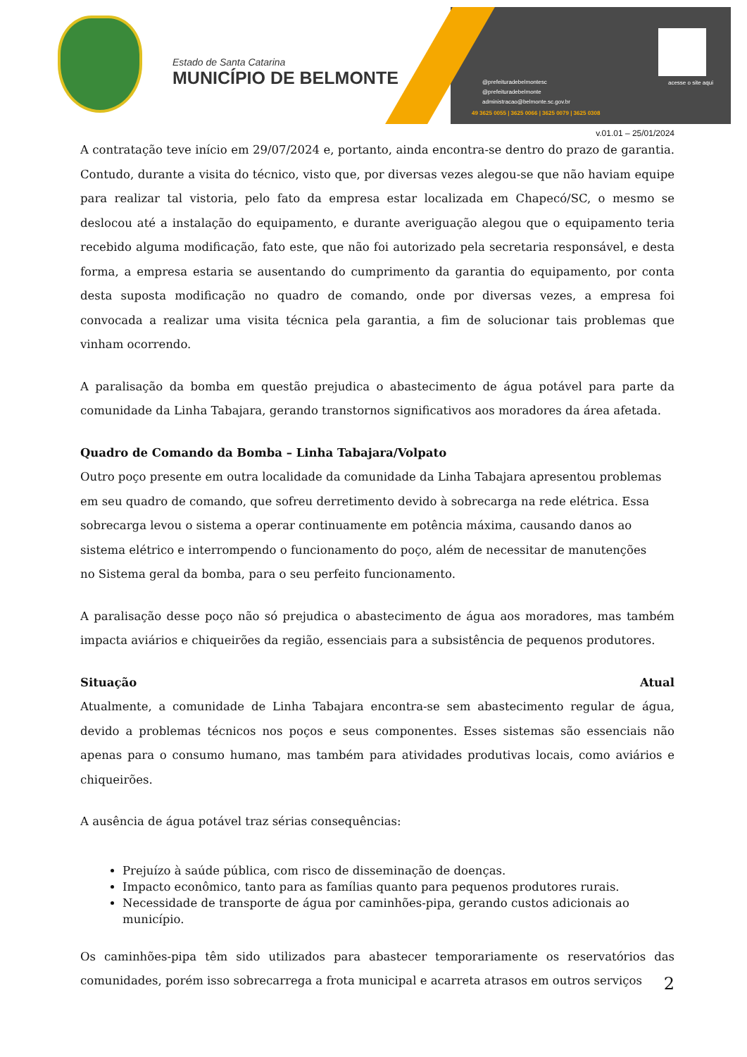Estado de Santa Catarina
MUNICÍPIO DE BELMONTE
@prefeituradebelmontesc
@prefeituradebelmonte
administracao@belmonte.sc.gov.br
49 3625 0055 | 3625 0066 | 3625 0079 | 3625 0308
acesse o site aqui
v.01.01 – 25/01/2024
A contratação teve início em 29/07/2024 e, portanto, ainda encontra-se dentro do prazo de garantia. Contudo, durante a visita do técnico, visto que, por diversas vezes alegou-se que não haviam equipe para realizar tal vistoria, pelo fato da empresa estar localizada em Chapecó/SC, o mesmo se deslocou até a instalação do equipamento, e durante averiguação alegou que o equipamento teria recebido alguma modificação, fato este, que não foi autorizado pela secretaria responsável, e desta forma, a empresa estaria se ausentando do cumprimento da garantia do equipamento, por conta desta suposta modificação no quadro de comando, onde por diversas vezes, a empresa foi convocada a realizar uma visita técnica pela garantia, a fim de solucionar tais problemas que vinham ocorrendo.
A paralisação da bomba em questão prejudica o abastecimento de água potável para parte da comunidade da Linha Tabajara, gerando transtornos significativos aos moradores da área afetada.
Quadro de Comando da Bomba – Linha Tabajara/Volpato
Outro poço presente em outra localidade da comunidade da Linha Tabajara apresentou problemas em seu quadro de comando, que sofreu derretimento devido à sobrecarga na rede elétrica. Essa sobrecarga levou o sistema a operar continuamente em potência máxima, causando danos ao sistema elétrico e interrompendo o funcionamento do poço, além de necessitar de manutenções
no Sistema geral da bomba, para o seu perfeito funcionamento.
A paralisação desse poço não só prejudica o abastecimento de água aos moradores, mas também impacta aviários e chiqueirões da região, essenciais para a subsistência de pequenos produtores.
Situação Atual
Atualmente, a comunidade de Linha Tabajara encontra-se sem abastecimento regular de água, devido a problemas técnicos nos poços e seus componentes. Esses sistemas são essenciais não apenas para o consumo humano, mas também para atividades produtivas locais, como aviários e chiqueirões.
A ausência de água potável traz sérias consequências:
Prejuízo à saúde pública, com risco de disseminação de doenças.
Impacto econômico, tanto para as famílias quanto para pequenos produtores rurais.
Necessidade de transporte de água por caminhões-pipa, gerando custos adicionais ao município.
Os caminhões-pipa têm sido utilizados para abastecer temporariamente os reservatórios das comunidades, porém isso sobrecarrega a frota municipal e acarreta atrasos em outros serviços
2